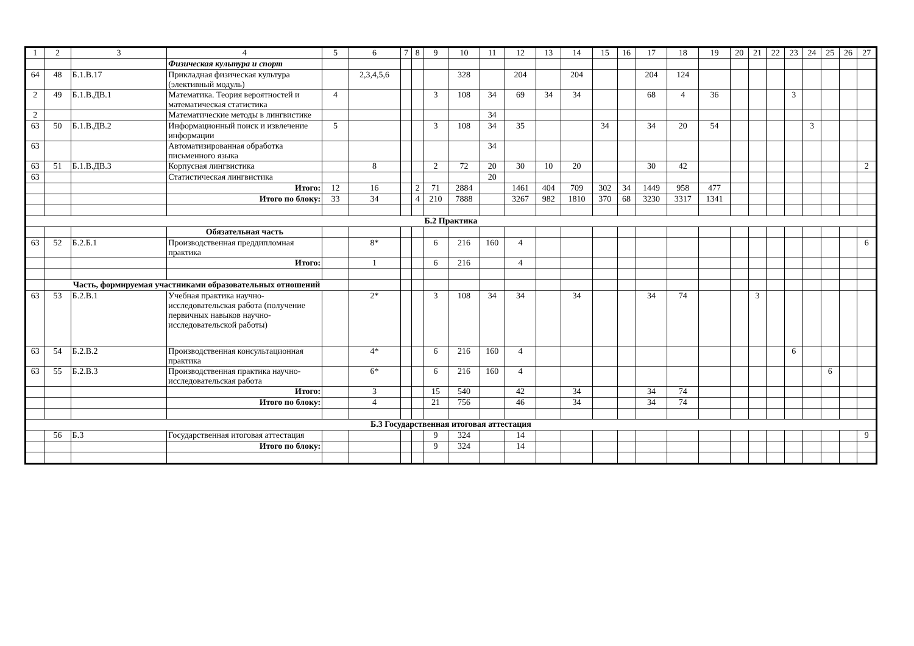| 1 | 2 | 3 | 4 | 5 | 6 | 7 | 8 | 9 | 10 | 11 | 12 | 13 | 14 | 15 | 16 | 17 | 18 | 19 | 20 | 21 | 22 | 23 | 24 | 25 | 26 | 27 |
| --- | --- | --- | --- | --- | --- | --- | --- | --- | --- | --- | --- | --- | --- | --- | --- | --- | --- | --- | --- | --- | --- | --- | --- | --- | --- | --- |
| | | | Физическая культура и спорт | | | | | | | | | | | | | | | | | | | | | | | |
| 64 | 48 | Б.1.В.17 | Прикладная физическая культура (элективный модуль) | | 2,3,4,5,6 | | | | 328 | | 204 | | 204 | | | 204 | 124 | | | | | | | | | |
| 2 | 49 | Б.1.В.ДВ.1 | Математика. Теория вероятностей и математическая статистика | 4 | | | | 3 | 108 | 34 | 69 | 34 | 34 | | | 68 | 4 | 36 | | | | 3 | | | | |
| 2 | | | Математические методы в лингвистике | | | | | | | 34 | | | | | | | | | | | | | | | | |
| 63 | 50 | Б.1.В.ДВ.2 | Информационный поиск и извлечение информации | 5 | | | | 3 | 108 | 34 | 35 | | | 34 | | 34 | 20 | 54 | | | | | 3 | | | |
| 63 | | | Автоматизированная обработка письменного языка | | | | | | | 34 | | | | | | | | | | | | | | | | |
| 63 | 51 | Б.1.В.ДВ.3 | Корпусная лингвистика | | 8 | | | 2 | 72 | 20 | 30 | 10 | 20 | | | 30 | 42 | | | | | | | | | 2 |
| 63 | | | Статистическая лингвистика | | | | | | | 20 | | | | | | | | | | | | | | | | |
| | | | Итого: | 12 | 16 | | 2 | 71 | 2884 | | 1461 | 404 | 709 | 302 | 34 | 1449 | 958 | 477 | | | | | | | | |
| | | | Итого по блоку: | 33 | 34 | | 4 | 210 | 7888 | | 3267 | 982 | 1810 | 370 | 68 | 3230 | 3317 | 1341 | | | | | | | | |
| Б.2 Практика | | | | | | | | | | | | | | | | | | | | | | | | | | |
| | | | Обязательная часть | | | | | | | | | | | | | | | | | | | | | | | |
| 63 | 52 | Б.2.Б.1 | Производственная преддипломная практика | | 8* | | | 6 | 216 | 160 | 4 | | | | | | | | | | | | | | | 6 |
| | | | Итого: | | 1 | | | 6 | 216 | | 4 | | | | | | | | | | | | | | | |
| | Часть, формируемая участниками образовательных отношений | | | | | | | | | | | | | | | | | | | | | | | | | |
| 63 | 53 | Б.2.В.1 | Учебная практика научно-исследовательская работа (получение первичных навыков научно-исследовательской работы) | | 2* | | | 3 | 108 | 34 | 34 | | 34 | | | 34 | 74 | | | 3 | | | | | | |
| 63 | 54 | Б.2.В.2 | Производственная консультационная практика | | 4* | | | 6 | 216 | 160 | 4 | | | | | | | | | | | 6 | | | | |
| 63 | 55 | Б.2.В.3 | Производственная практика научно-исследовательская работа | | 6* | | | 6 | 216 | 160 | 4 | | | | | | | | | | | | | 6 | | |
| | | | Итого: | | 3 | | | 15 | 540 | | 42 | | 34 | | | 34 | 74 | | | | | | | | | |
| | | | Итого по блоку: | | 4 | | | 21 | 756 | | 46 | | 34 | | | 34 | 74 | | | | | | | | | |
| Б.3 Государственная итоговая аттестация | | | | | | | | | | | | | | | | | | | | | | | | | | |
| | 56 | Б.3 | Государственная итоговая аттестация | | | | | 9 | 324 | | 14 | | | | | | | | | | | | | | | 9 |
| | | | Итого по блоку: | | | | | 9 | 324 | | 14 | | | | | | | | | | | | | | | |